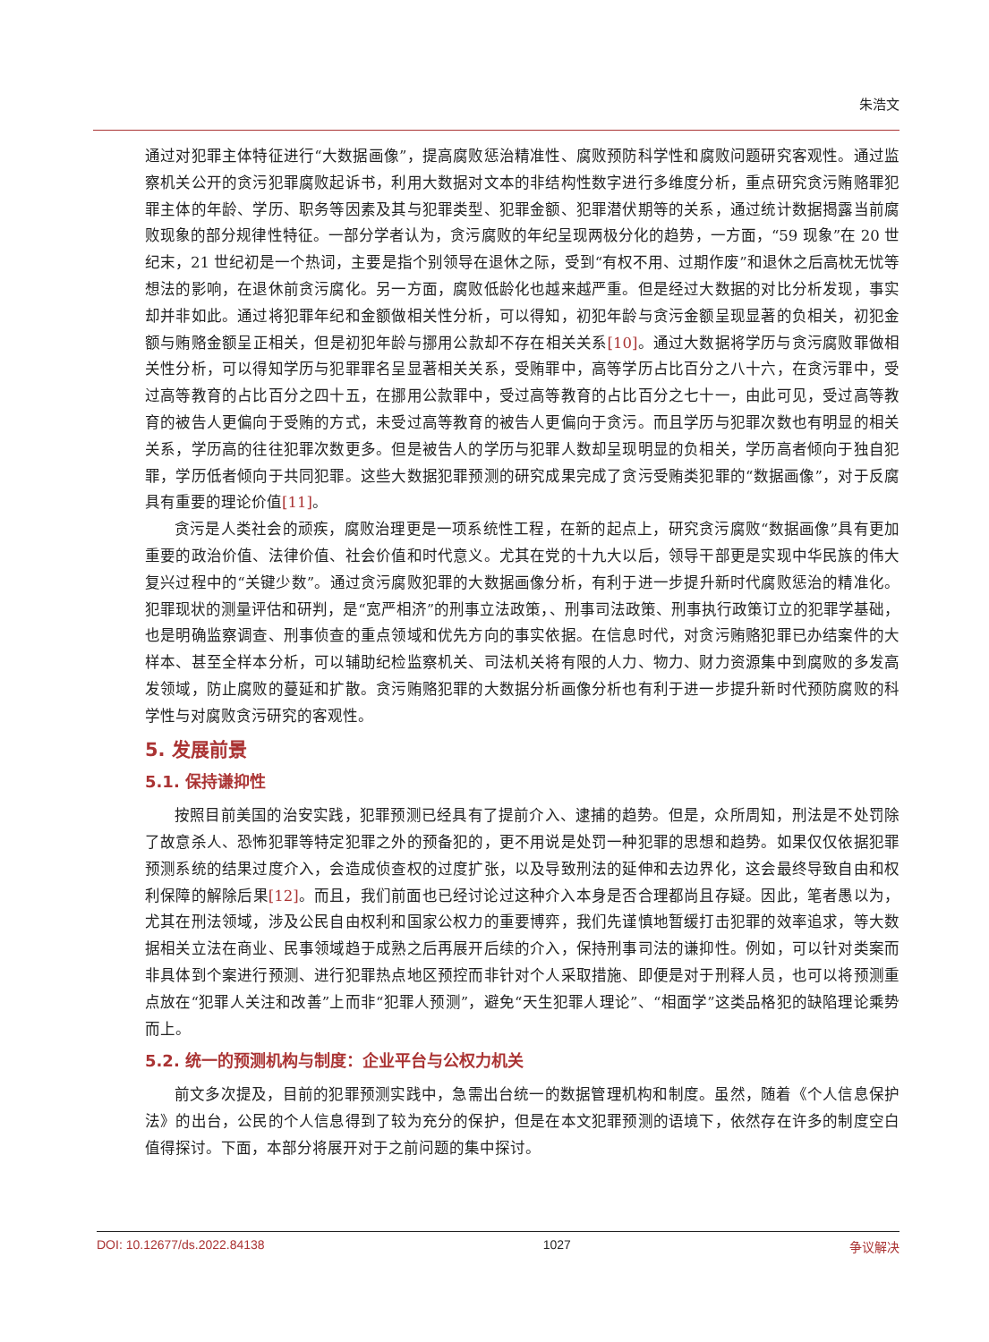朱浩文
通过对犯罪主体特征进行“大数据画像”，提高腐败惩治精准性、腐败预防科学性和腐败问题研究客观性。通过监察机关公开的贪污犯罪腐败起诉书，利用大数据对文本的非结构性数字进行多维度分析，重点研究贪污贿赂罪犯罪主体的年龄、学历、职务等因素及其与犯罪类型、犯罪金额、犯罪潜伏期等的关系，通过统计数据揭露当前腐败现象的部分规律性特征。一部分学者认为，贪污腐败的年纪呈现两极分化的趋势，一方面，“59 现象”在 20 世纪末，21 世纪初是一个热词，主要是指个别领导在退休之际，受到“有权不用、过期作废”和退休之后高枕无忧等想法的影响，在退休前贪污腐化。另一方面，腐败低龄化也越来越严重。但是经过大数据的对比分析发现，事实却并非如此。通过将犯罪年纪和金额做相关性分析，可以得知，初犯年龄与贪污金额呈现显著的负相关，初犯金额与贿赂金额呈正相关，但是初犯年龄与挪用公款却不存在相关关系[10]。通过大数据将学历与贪污腐败罪做相关性分析，可以得知学历与犯罪罪名呈显著相关关系，受贿罪中，高等学历占比百分之八十六，在贪污罪中，受过高等教育的占比百分之四十五，在挪用公款罪中，受过高等教育的占比百分之七十一，由此可见，受过高等教育的被告人更偏向于受贿的方式，未受过高等教育的被告人更偏向于贪污。而且学历与犯罪次数也有明显的相关关系，学历高的往往犯罪次数更多。但是被告人的学历与犯罪人数却呈现明显的负相关，学历高者倾向于独自犯罪，学历低者倾向于共同犯罪。这些大数据犯罪预测的研究成果完成了贪污受贿类犯罪的“数据画像”，对于反腐具有重要的理论价值[11]。
贪污是人类社会的顽疾，腐败治理更是一项系统性工程，在新的起点上，研究贪污腐败“数据画像”具有更加重要的政治价值、法律价值、社会价值和时代意义。尤其在党的十九大以后，领导干部更是实现中华民族的伟大复兴过程中的“关键少数”。通过贪污腐败犯罪的大数据画像分析，有利于进一步提升新时代腐败惩治的精准化。犯罪现状的测量评估和研判，是“宽严相济”的刑事立法政策，、刑事司法政策、刑事执行政策订立的犯罪学基础，也是明确监察调查、刑事侦查的重点领域和优先方向的事实依据。在信息时代，对贪污贿赂犯罪已办结案件的大样本、甚至全样本分析，可以辅助纪检监察机关、司法机关将有限的人力、物力、财力资源集中到腐败的多发高发领域，防止腐败的蔓延和扩散。贪污贿赂犯罪的大数据分析画像分析也有利于进一步提升新时代预防腐败的科学性与对腐败贪污研究的客观性。
5. 发展前景
5.1. 保持谦抑性
按照目前美国的治安实践，犯罪预测已经具有了提前介入、逮捕的趋势。但是，众所周知，刑法是不处罚除了故意杀人、恐怖犯罪等特定犯罪之外的预备犯的，更不用说是处罚一种犯罪的思想和趋势。如果仅仅依据犯罪预测系统的结果过度介入，会造成侦查权的过度扩张，以及导致刑法的延伸和去边界化，这会最终导致自由和权利保障的解除后果[12]。而且，我们前面也已经讨论过这种介入本身是否合理都尚且存疑。因此，笔者愚以为，尤其在刑法领域，涉及公民自由权利和国家公权力的重要博弈，我们先谨慎地暂缓打击犯罪的效率追求，等大数据相关立法在商业、民事领域趋于成熟之后再展开后续的介入，保持刑事司法的谦抑性。例如，可以针对类案而非具体到个案进行预测、进行犯罪热点地区预控而非针对个人采取措施、即便是对于刑释人员，也可以将预测重点放在“犯罪人关注和改善”上而非“犯罪人预测”，避免“天生犯罪人理论”、“相面学”这类品格犯的缺陷理论乘势而上。
5.2. 统一的预测机构与制度：企业平台与公权力机关
前文多次提及，目前的犯罪预测实践中，急需出台统一的数据管理机构和制度。虽然，随着《个人信息保护法》的出台，公民的个人信息得到了较为充分的保护，但是在本文犯罪预测的语境下，依然存在许多的制度空白值得探讨。下面，本部分将展开对于之前问题的集中探讨。
DOI: 10.12677/ds.2022.84138 1027 争议解决